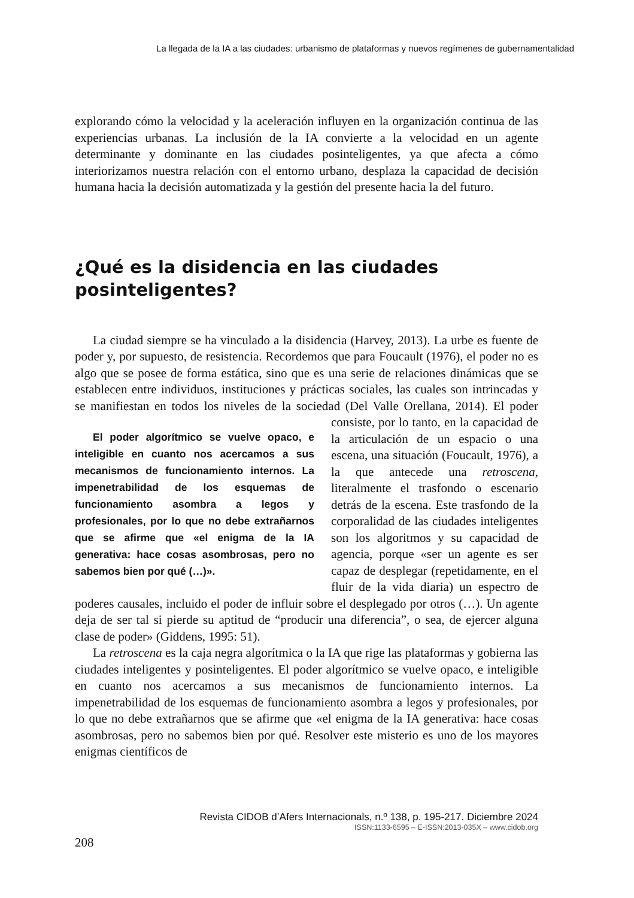La llegada de la IA a las ciudades: urbanismo de plataformas y nuevos regímenes de gubernamentalidad
explorando cómo la velocidad y la aceleración influyen en la organización continua de las experiencias urbanas. La inclusión de la IA convierte a la velocidad en un agente determinante y dominante en las ciudades posinteligentes, ya que afecta a cómo interiorizamos nuestra relación con el entorno urbano, desplaza la capacidad de decisión humana hacia la decisión automatizada y la gestión del presente hacia la del futuro.
¿Qué es la disidencia en las ciudades posinteligentes?
La ciudad siempre se ha vinculado a la disidencia (Harvey, 2013). La urbe es fuente de poder y, por supuesto, de resistencia. Recordemos que para Foucault (1976), el poder no es algo que se posee de forma estática, sino que es una serie de relaciones dinámicas que se establecen entre individuos, instituciones y prácticas sociales, las cuales son intrincadas y se manifiestan en todos los niveles de la sociedad (Del Valle Orellana, 2014). El poder consiste, por lo tanto, en El poder algorítmico se vuelve opaco, e inteligible en cuanto nos acercamos a sus mecanismos de funcionamiento internos. La impenetrabilidad de los esquemas de funcionamiento asombra a legos y profesionales, por lo que no debe extrañarnos que se afirme que «el enigma de la IA generativa: hace cosas asombrosas, pero no sabemos bien por qué (…)». la capacidad de la articulación de un espacio o una escena, una situación (Foucault, 1976), a la que antecede una retroscena, literalmente el trasfondo o escenario detrás de la escena. Este trasfondo de la corporalidad de las ciudades inteligentes son los algoritmos y su capacidad de agencia, porque «ser un agente es ser capaz de desplegar (repetidamente, en el fluir de la vida diaria) un espectro de poderes causales, incluido el poder de influir sobre el desplegado por otros (…). Un agente deja de ser tal si pierde su aptitud de “producir una diferencia”, o sea, de ejercer alguna clase de poder» (Giddens, 1995: 51).
La retroscena es la caja negra algorítmica o la IA que rige las plataformas y gobierna las ciudades inteligentes y posinteligentes. El poder algorítmico se vuelve opaco, e inteligible en cuanto nos acercamos a sus mecanismos de funcionamiento internos. La impenetrabilidad de los esquemas de funcionamiento asombra a legos y profesionales, por lo que no debe extrañarnos que se afirme que «el enigma de la IA generativa: hace cosas asombrosas, pero no sabemos bien por qué. Resolver este misterio es uno de los mayores enigmas científicos de
Revista CIDOB d’Afers Internacionals, n.º 138, p. 195-217. Diciembre 2024
ISSN:1133-6595 – E-ISSN:2013-035X – www.cidob.org
208